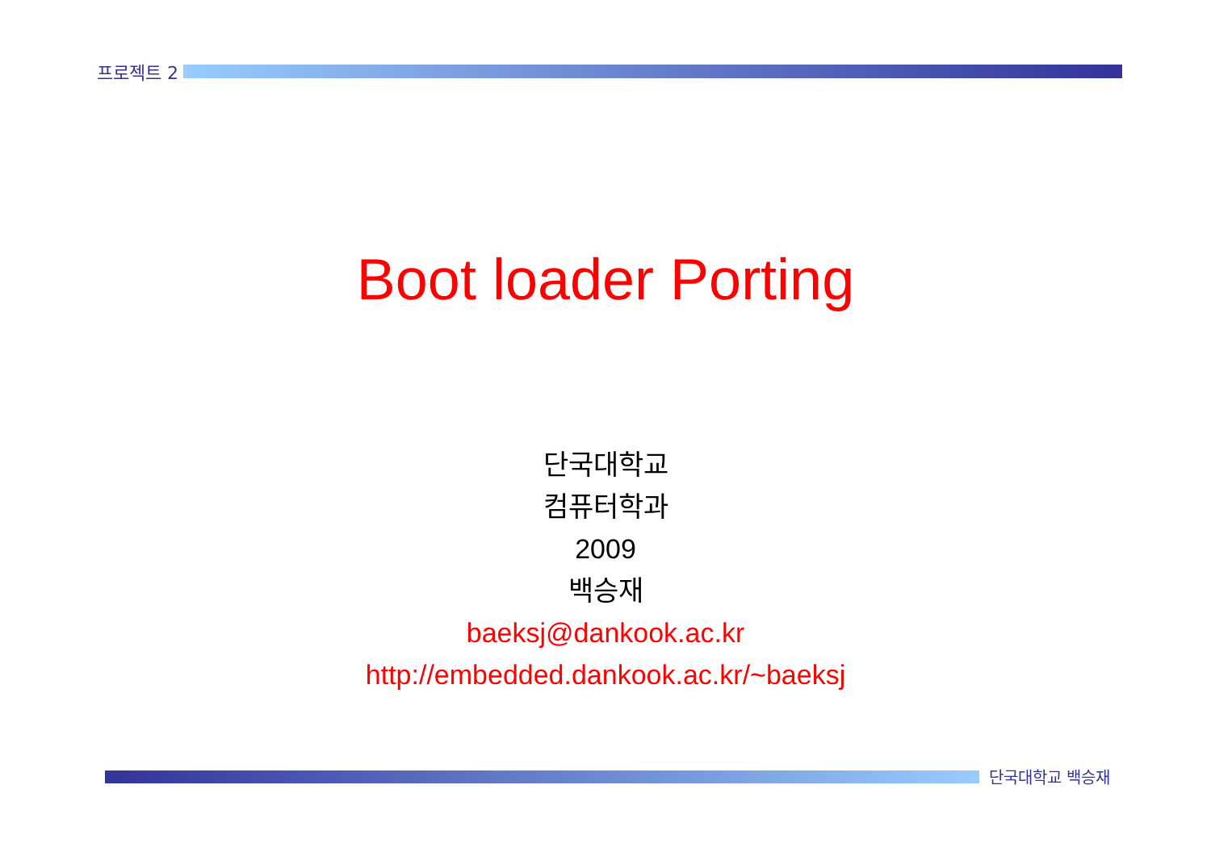프로젝트 2
Boot loader Porting
단국대학교
컴퓨터학과
2009
백승재
baeksj@dankook.ac.kr
http://embedded.dankook.ac.kr/~baeksj
단국대학교 백승재